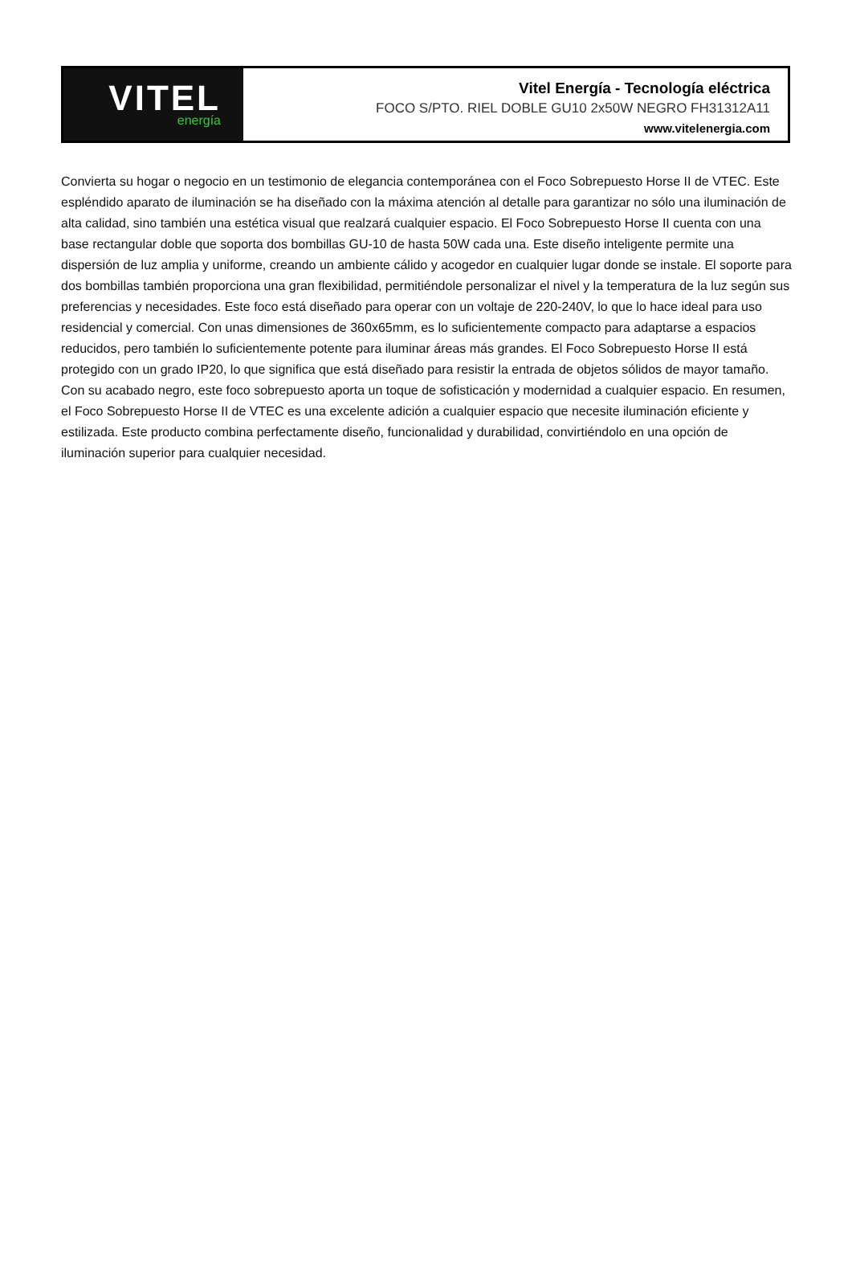VITEL
energía
Vitel Energía - Tecnología eléctrica
FOCO S/PTO. RIEL DOBLE GU10 2x50W NEGRO FH31312A11
www.vitelenergia.com
Convierta su hogar o negocio en un testimonio de elegancia contemporánea con el Foco Sobrepuesto Horse II de VTEC. Este espléndido aparato de iluminación se ha diseñado con la máxima atención al detalle para garantizar no sólo una iluminación de alta calidad, sino también una estética visual que realzará cualquier espacio. El Foco Sobrepuesto Horse II cuenta con una base rectangular doble que soporta dos bombillas GU-10 de hasta 50W cada una. Este diseño inteligente permite una dispersión de luz amplia y uniforme, creando un ambiente cálido y acogedor en cualquier lugar donde se instale. El soporte para dos bombillas también proporciona una gran flexibilidad, permitiéndole personalizar el nivel y la temperatura de la luz según sus preferencias y necesidades. Este foco está diseñado para operar con un voltaje de 220-240V, lo que lo hace ideal para uso residencial y comercial. Con unas dimensiones de 360x65mm, es lo suficientemente compacto para adaptarse a espacios reducidos, pero también lo suficientemente potente para iluminar áreas más grandes. El Foco Sobrepuesto Horse II está protegido con un grado IP20, lo que significa que está diseñado para resistir la entrada de objetos sólidos de mayor tamaño. Con su acabado negro, este foco sobrepuesto aporta un toque de sofisticación y modernidad a cualquier espacio. En resumen, el Foco Sobrepuesto Horse II de VTEC es una excelente adición a cualquier espacio que necesite iluminación eficiente y estilizada. Este producto combina perfectamente diseño, funcionalidad y durabilidad, convirtiéndolo en una opción de iluminación superior para cualquier necesidad.